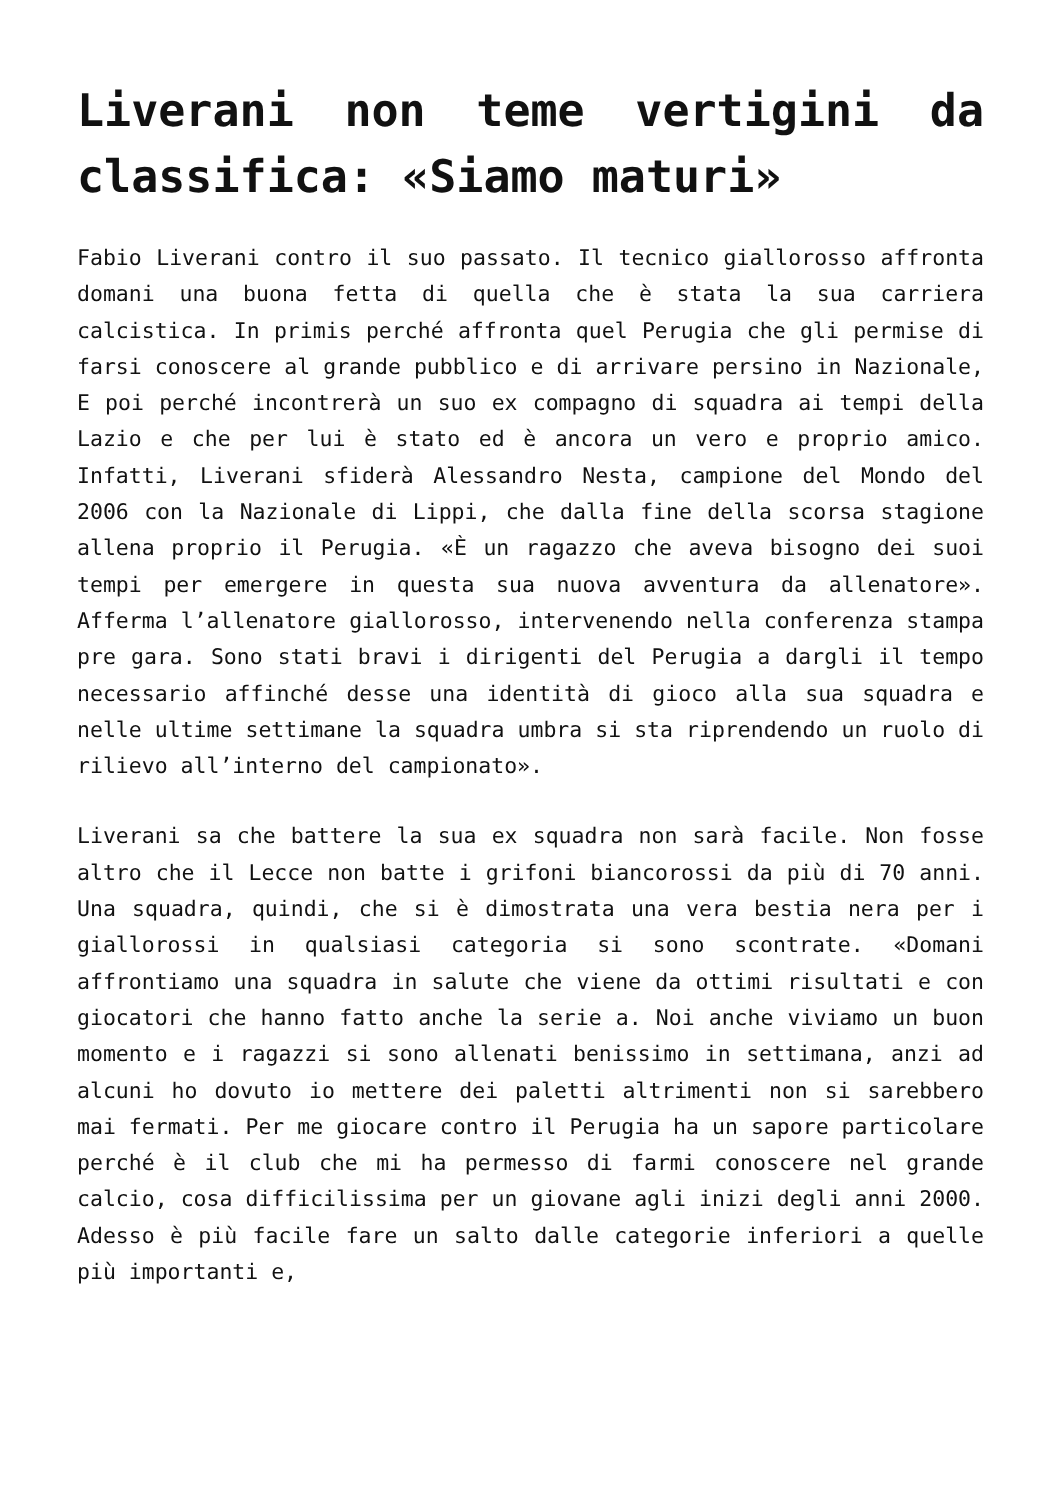Liverani non teme vertigini da classifica: «Siamo maturi»
Fabio Liverani contro il suo passato. Il tecnico giallorosso affronta domani una buona fetta di quella che è stata la sua carriera calcistica. In primis perché affronta quel Perugia che gli permise di farsi conoscere al grande pubblico e di arrivare persino in Nazionale, E poi perché incontrerà un suo ex compagno di squadra ai tempi della Lazio e che per lui è stato ed è ancora un vero e proprio amico. Infatti, Liverani sfiderà Alessandro Nesta, campione del Mondo del 2006 con la Nazionale di Lippi, che dalla fine della scorsa stagione allena proprio il Perugia. «È un ragazzo che aveva bisogno dei suoi tempi per emergere in questa sua nuova avventura da allenatore». Afferma l’allenatore giallorosso, intervenendo nella conferenza stampa pre gara. Sono stati bravi i dirigenti del Perugia a dargli il tempo necessario affinché desse una identità di gioco alla sua squadra e nelle ultime settimane la squadra umbra si sta riprendendo un ruolo di rilievo all’interno del campionato».
Liverani sa che battere la sua ex squadra non sarà facile. Non fosse altro che il Lecce non batte i grifoni biancorossi da più di 70 anni. Una squadra, quindi, che si è dimostrata una vera bestia nera per i giallorossi in qualsiasi categoria si sono scontrate. «Domani affrontiamo una squadra in salute che viene da ottimi risultati e con giocatori che hanno fatto anche la serie a. Noi anche viviamo un buon momento e i ragazzi si sono allenati benissimo in settimana, anzi ad alcuni ho dovuto io mettere dei paletti altrimenti non si sarebbero mai fermati. Per me giocare contro il Perugia ha un sapore particolare perché è il club che mi ha permesso di farmi conoscere nel grande calcio, cosa difficilissima per un giovane agli inizi degli anni 2000. Adesso è più facile fare un salto dalle categorie inferiori a quelle più importanti e,